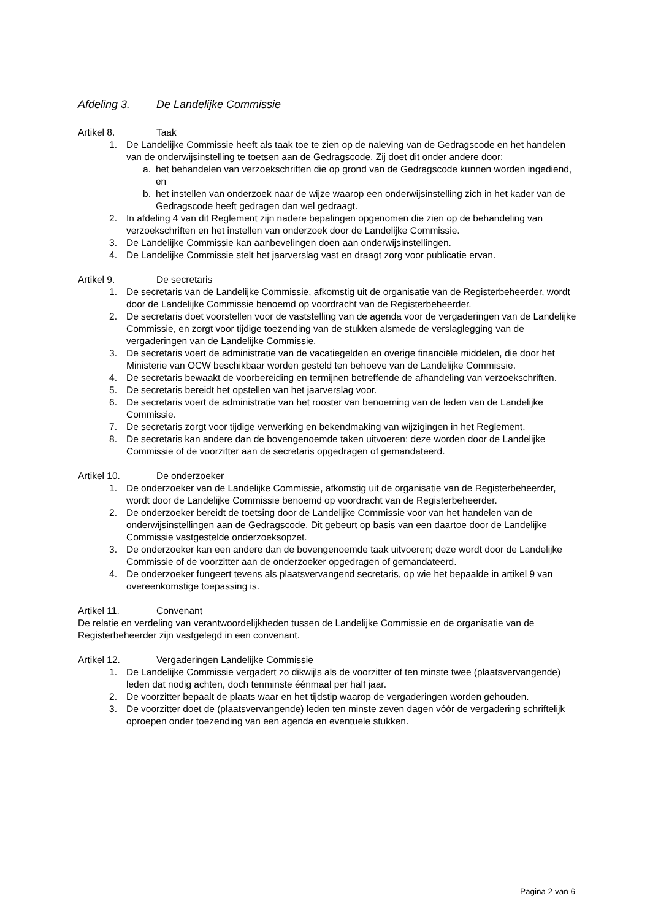Afdeling 3. De Landelijke Commissie
Artikel 8. Taak
1. De Landelijke Commissie heeft als taak toe te zien op de naleving van de Gedragscode en het handelen van de onderwijsinstelling te toetsen aan de Gedragscode. Zij doet dit onder andere door:
a. het behandelen van verzoekschriften die op grond van de Gedragscode kunnen worden ingediend, en
b. het instellen van onderzoek naar de wijze waarop een onderwijsinstelling zich in het kader van de Gedragscode heeft gedragen dan wel gedraagt.
2. In afdeling 4 van dit Reglement zijn nadere bepalingen opgenomen die zien op de behandeling van verzoekschriften en het instellen van onderzoek door de Landelijke Commissie.
3. De Landelijke Commissie kan aanbevelingen doen aan onderwijsinstellingen.
4. De Landelijke Commissie stelt het jaarverslag vast en draagt zorg voor publicatie ervan.
Artikel 9. De secretaris
1. De secretaris van de Landelijke Commissie, afkomstig uit de organisatie van de Registerbeheerder, wordt door de Landelijke Commissie benoemd op voordracht van de Registerbeheerder.
2. De secretaris doet voorstellen voor de vaststelling van de agenda voor de vergaderingen van de Landelijke Commissie, en zorgt voor tijdige toezending van de stukken alsmede de verslaglegging van de vergaderingen van de Landelijke Commissie.
3. De secretaris voert de administratie van de vacatiegelden en overige financiële middelen, die door het Ministerie van OCW beschikbaar worden gesteld ten behoeve van de Landelijke Commissie.
4. De secretaris bewaakt de voorbereiding en termijnen betreffende de afhandeling van verzoekschriften.
5. De secretaris bereidt het opstellen van het jaarverslag voor.
6. De secretaris voert de administratie van het rooster van benoeming van de leden van de Landelijke Commissie.
7. De secretaris zorgt voor tijdige verwerking en bekendmaking van wijzigingen in het Reglement.
8. De secretaris kan andere dan de bovengenoemde taken uitvoeren; deze worden door de Landelijke Commissie of de voorzitter aan de secretaris opgedragen of gemandateerd.
Artikel 10. De onderzoeker
1. De onderzoeker van de Landelijke Commissie, afkomstig uit de organisatie van de Registerbeheerder, wordt door de Landelijke Commissie benoemd op voordracht van de Registerbeheerder.
2. De onderzoeker bereidt de toetsing door de Landelijke Commissie voor van het handelen van de onderwijsinstellingen aan de Gedragscode. Dit gebeurt op basis van een daartoe door de Landelijke Commissie vastgestelde onderzoeksopzet.
3. De onderzoeker kan een andere dan de bovengenoemde taak uitvoeren; deze wordt door de Landelijke Commissie of de voorzitter aan de onderzoeker opgedragen of gemandateerd.
4. De onderzoeker fungeert tevens als plaatsvervangend secretaris, op wie het bepaalde in artikel 9 van overeenkomstige toepassing is.
Artikel 11. Convenant
De relatie en verdeling van verantwoordelijkheden tussen de Landelijke Commissie en de organisatie van de Registerbeheerder zijn vastgelegd in een convenant.
Artikel 12. Vergaderingen Landelijke Commissie
1. De Landelijke Commissie vergadert zo dikwijls als de voorzitter of ten minste twee (plaatsvervangende) leden dat nodig achten, doch tenminste éénmaal per half jaar.
2. De voorzitter bepaalt de plaats waar en het tijdstip waarop de vergaderingen worden gehouden.
3. De voorzitter doet de (plaatsvervangende) leden ten minste zeven dagen vóór de vergadering schriftelijk oproepen onder toezending van een agenda en eventuele stukken.
Pagina 2 van 6